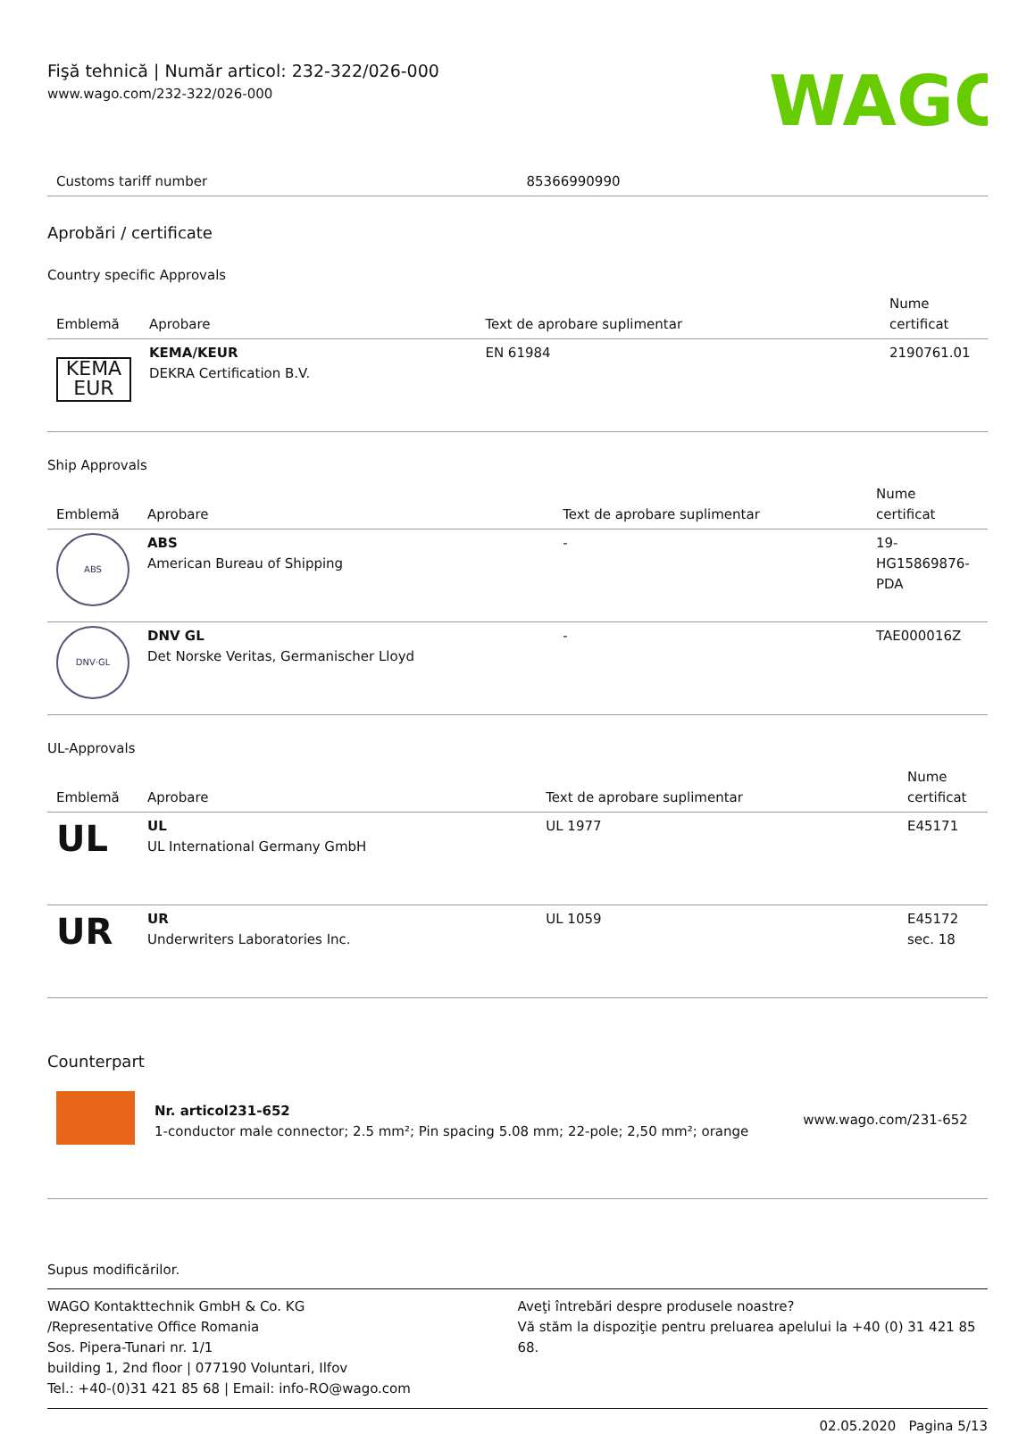Fişă tehnică | Număr articol: 232-322/026-000
www.wago.com/232-322/026-000
WAGO
| Customs tariff number | 85366990990 |
Aprobări / certificate
Country specific Approvals
| Emblemă | Aprobare | Text de aprobare suplimentar | Nume certificat |
| --- | --- | --- | --- |
| KEMA EUR | KEMA/KEUR DEKRA Certification B.V. | EN 61984 | 2190761.01 |
Ship Approvals
| Emblemă | Aprobare | Text de aprobare suplimentar | Nume certificat |
| --- | --- | --- | --- |
| ABS | ABS American Bureau of Shipping | - | 19- HG15869876- PDA |
| DNV·GL | DNV GL Det Norske Veritas, Germanischer Lloyd | - | TAE000016Z |
UL-Approvals
| Emblemă | Aprobare | Text de aprobare suplimentar | Nume certificat |
| --- | --- | --- | --- |
| UL | UL UL International Germany GmbH | UL 1977 | E45171 |
| UR | UR Underwriters Laboratories Inc. | UL 1059 | E45172 sec. 18 |
Counterpart
| | Nr. articol231-652 1-conductor male connector; 2.5 mm²; Pin spacing 5.08 mm; 22-pole; 2,50 mm²; orange | www.wago.com/231-652 |
Supus modificărilor.
WAGO Kontakttechnik GmbH & Co. KG
/Representative Office Romania
Sos. Pipera-Tunari nr. 1/1
building 1, 2nd floor | 077190 Voluntari, Ilfov
Tel.: +40-(0)31 421 85 68 | Email: info-RO@wago.com
Aveţi întrebări despre produsele noastre?
Vă stăm la dispoziţie pentru preluarea apelului la +40 (0) 31 421 85 68.
02.05.2020 Pagina 5/13